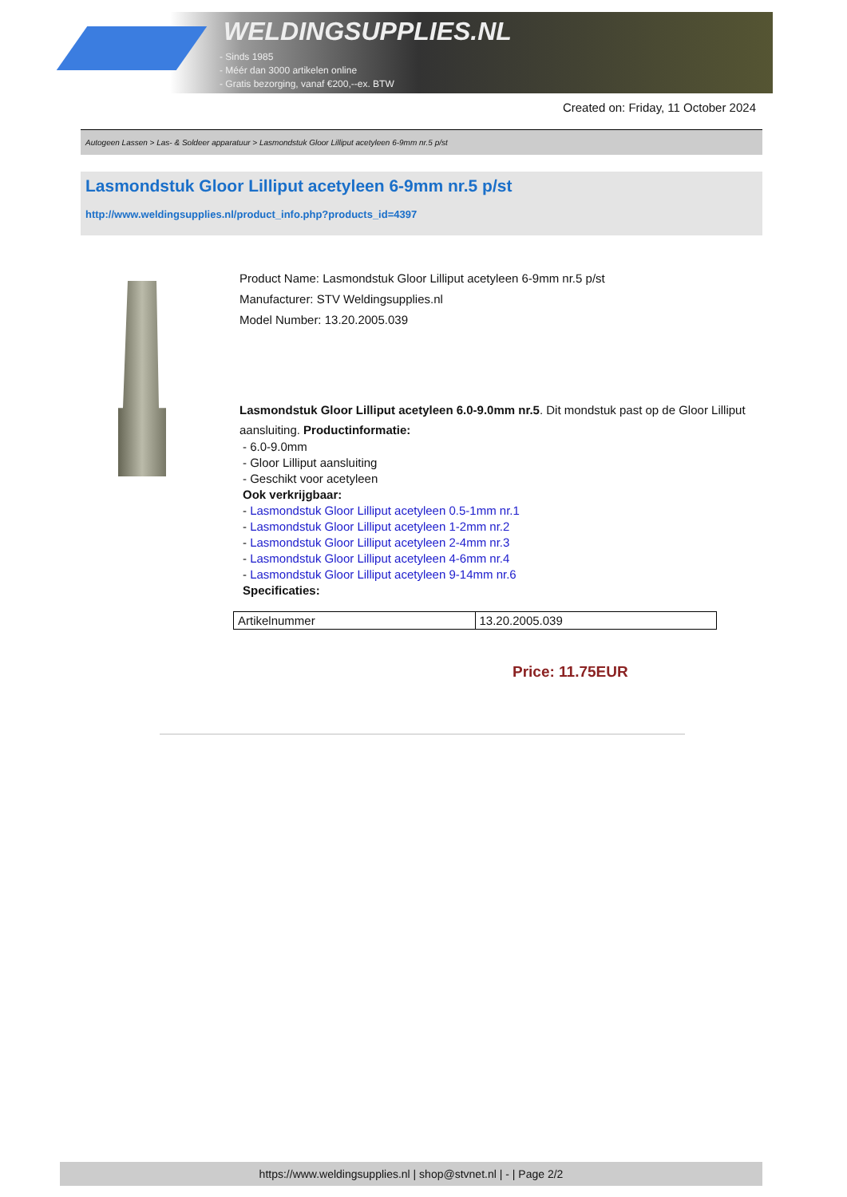WELDINGSUPPLIES.NL
- Sinds 1985
- Méér dan 3000 artikelen online
- Gratis bezorging, vanaf €200,--ex. BTW
Created on: Friday, 11 October 2024
Autogeen Lassen > Las- & Soldeer apparatuur > Lasmondstuk Gloor Lilliput acetyleen 6-9mm nr.5 p/st
Lasmondstuk Gloor Lilliput acetyleen 6-9mm nr.5 p/st
http://www.weldingsupplies.nl/product_info.php?products_id=4397
Product Name: Lasmondstuk Gloor Lilliput acetyleen 6-9mm nr.5 p/st
Manufacturer: STV Weldingsupplies.nl
Model Number: 13.20.2005.039
Lasmondstuk Gloor Lilliput acetyleen 6.0-9.0mm nr.5. Dit mondstuk past op de Gloor Lilliput aansluiting. Productinformatie:
- 6.0-9.0mm
- Gloor Lilliput aansluiting
- Geschikt voor acetyleen
Ook verkrijgbaar:
- Lasmondstuk Gloor Lilliput acetyleen 0.5-1mm nr.1
- Lasmondstuk Gloor Lilliput acetyleen 1-2mm nr.2
- Lasmondstuk Gloor Lilliput acetyleen 2-4mm nr.3
- Lasmondstuk Gloor Lilliput acetyleen 4-6mm nr.4
- Lasmondstuk Gloor Lilliput acetyleen 9-14mm nr.6
Specificaties:
| Artikelnummer | 13.20.2005.039 |
Price: 11.75EUR
https://www.weldingsupplies.nl | shop@stvnet.nl | - | Page 2/2